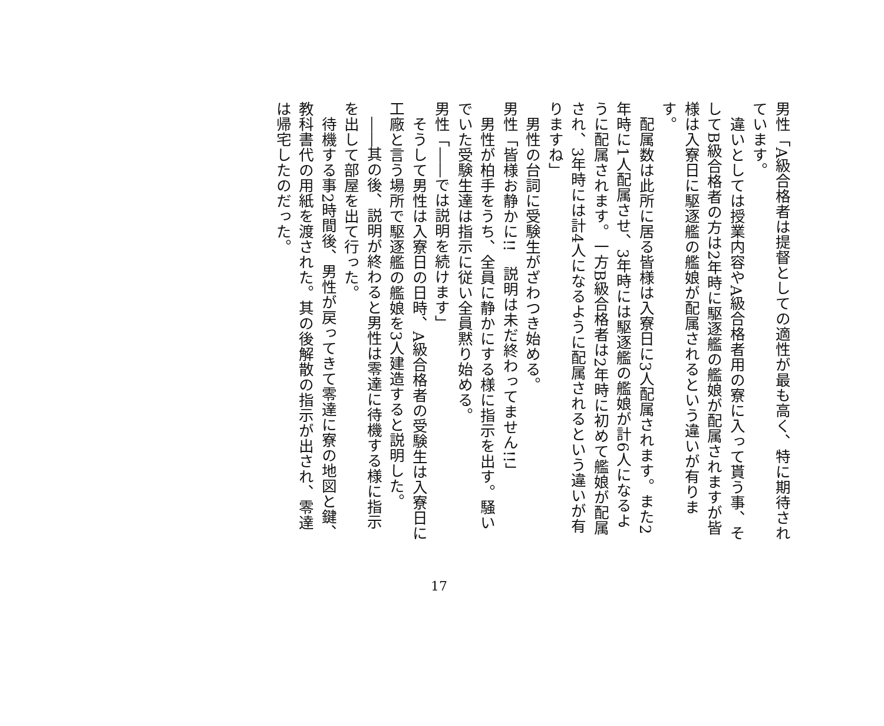男性「A級合格者は提督としての適性が最も高く、特に期待されています。
　違いとしては授業内容やA級合格者用の寮に入って貰う事、そしてB級合格者の方は2年時に駆逐艦の艦娘が配属されますが皆様は入寮日に駆逐艦の艦娘が配属されるという違いが有ります。
　配属数は此所に居る皆様は入寮日に3人配属されます。また2年時に1人配属させ、3年時には駆逐艦の艦娘が計6人になるように配属されます。一方B級合格者は2年時に初めて艦娘が配属され、3年時には計4人になるように配属されるという違いが有りますね」
　男性の台詞に受験生がざわつき始める。
男性「皆様お静かに!!　説明は未だ終わってません!!」
　男性が柏手をうち、全員に静かにする様に指示を出す。騒いでいた受験生達は指示に従い全員黙り始める。
男性「――では説明を続けます」
　そうして男性は入寮日の日時、A級合格者の受験生は入寮日に工廠と言う場所で駆逐艦の艦娘を3人建造すると説明した。
　――其の後、説明が終わると男性は零達に待機する様に指示を出して部屋を出て行った。
　待機する事2時間後、男性が戻ってきて零達に寮の地図と鍵、教科書代の用紙を渡された。其の後解散の指示が出され、零達は帰宅したのだった。
17